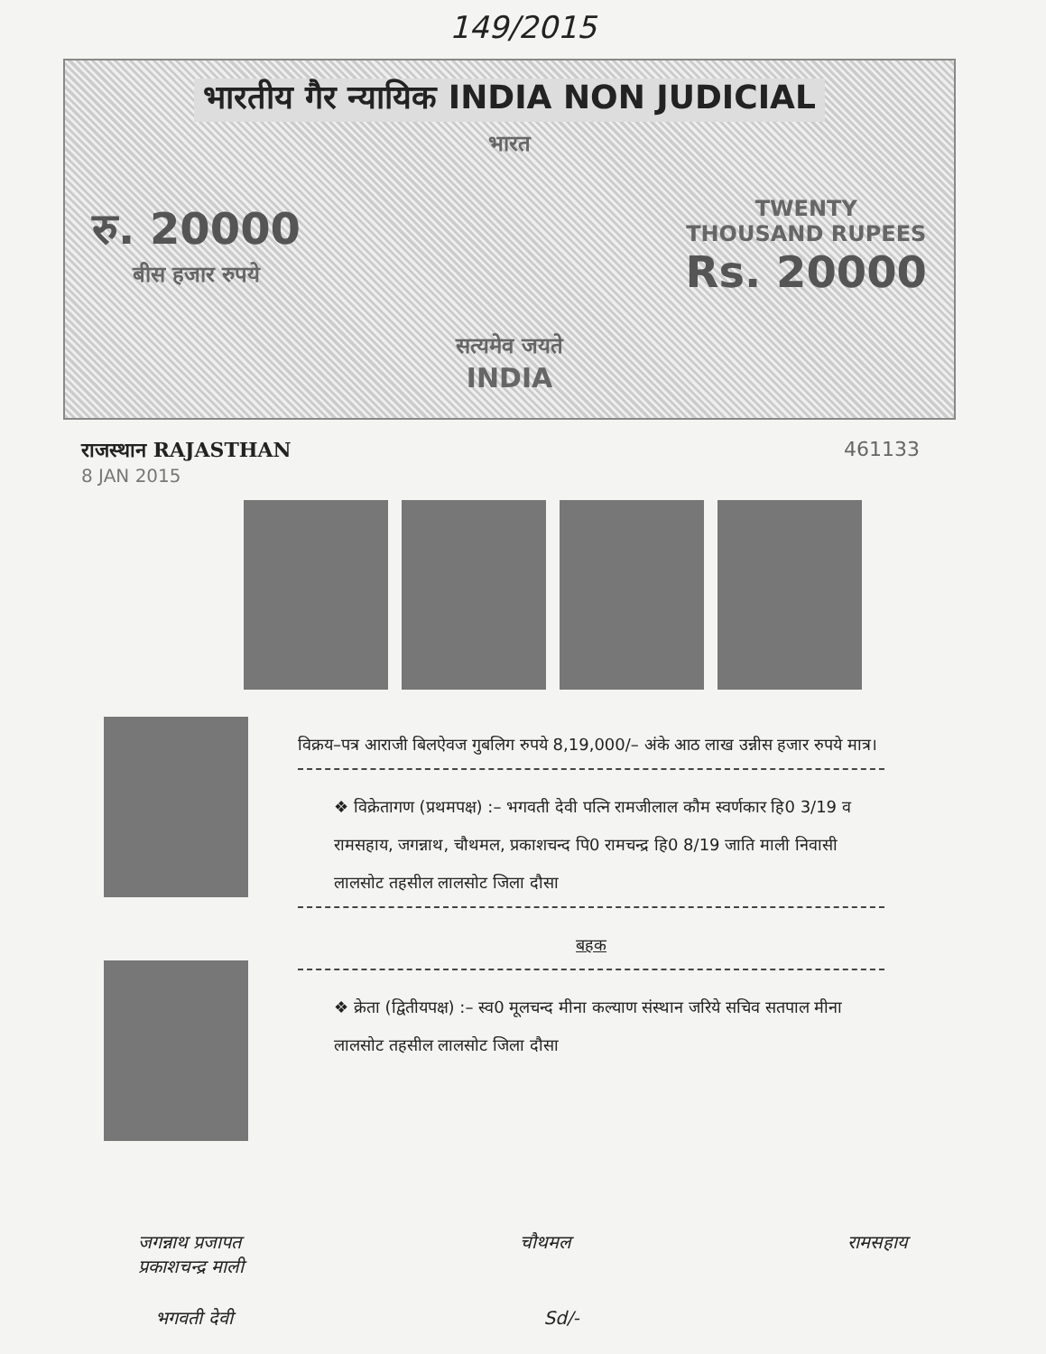149/2015
भारतीय गैर न्यायिक INDIA NON JUDICIAL
भारत
रु. 20000
बीस हजार रुपये
TWENTY
THOUSAND RUPEES
Rs. 20000
सत्यमेव जयते
INDIA
राजस्थान RAJASTHAN 461133
8 JAN 2015
विक्रय–पत्र आराजी बिलऐवज गुबलिग रुपये 8,19,000/– अंके आठ लाख उन्नीस हजार रुपये मात्र।
❖ विक्रेतागण (प्रथमपक्ष) :– भगवती देवी पत्नि रामजीलाल कौम स्वर्णकार हि0 3/19 व रामसहाय, जगन्नाथ, चौथमल, प्रकाशचन्द पि0 रामचन्द्र हि0 8/19 जाति माली निवासी लालसोट तहसील लालसोट जिला दौसा
बहक
❖ क्रेता (द्वितीयपक्ष) :– स्व0 मूलचन्द मीना कल्याण संस्थान जरिये सचिव सतपाल मीना लालसोट तहसील लालसोट जिला दौसा
जगन्नाथ प्रजापत
प्रकाशचन्द्र माली चौथमल रामसहाय
भगवती देवी Sd/-